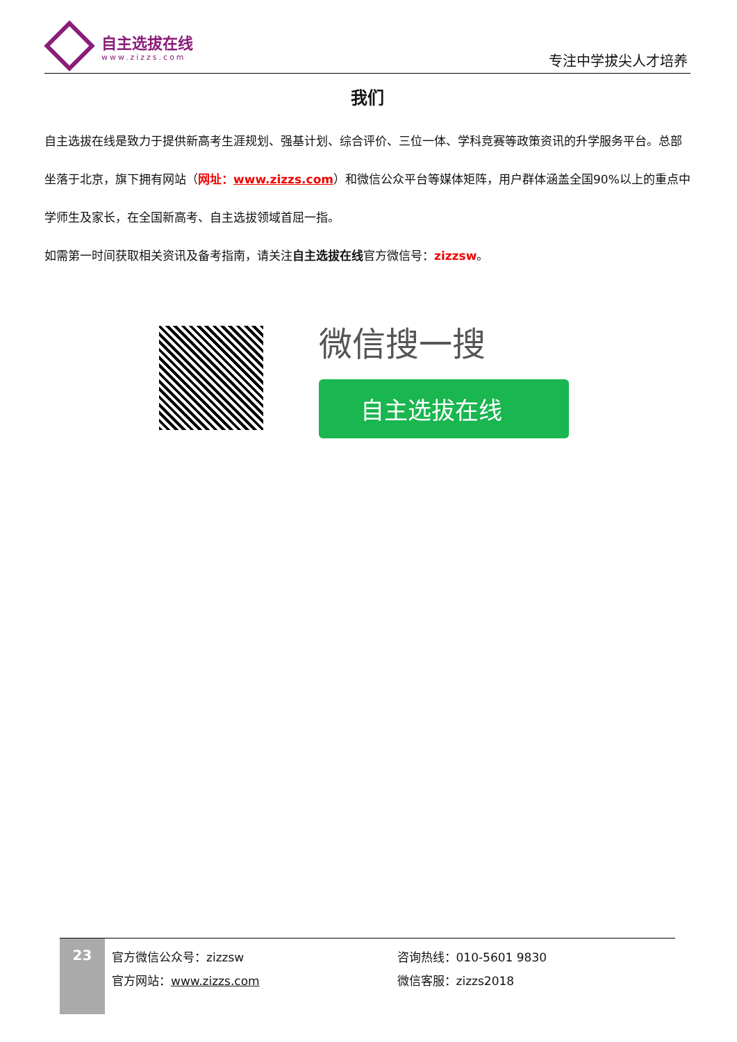自主选拔在线
www.zizzs.com
专注中学拔尖人才培养
我们
自主选拔在线是致力于提供新高考生涯规划、强基计划、综合评价、三位一体、学科竞赛等政策资讯的升学服务平台。总部坐落于北京，旗下拥有网站（网址：www.zizzs.com）和微信公众平台等媒体矩阵，用户群体涵盖全国90%以上的重点中学师生及家长，在全国新高考、自主选拔领域首屈一指。
如需第一时间获取相关资讯及备考指南，请关注自主选拔在线官方微信号：zizzsw。
微信搜一搜
自主选拔在线
23
官方微信公众号：zizzsw
官方网站：www.zizzs.com
咨询热线：010-5601 9830
微信客服：zizzs2018